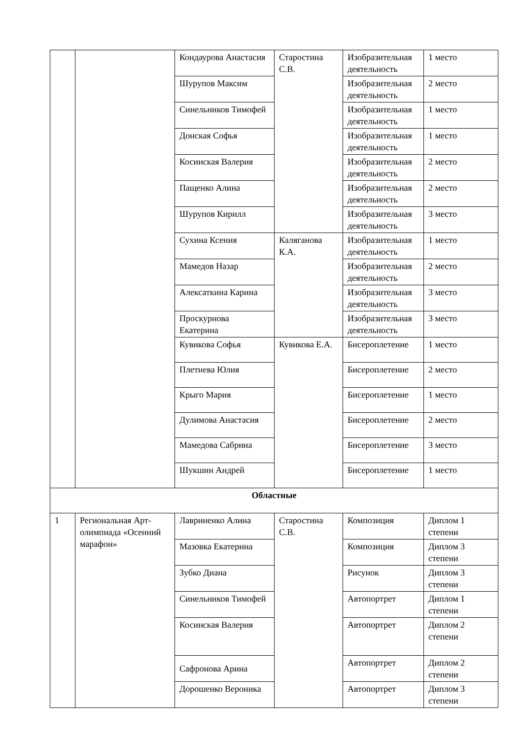| | | Кондаурова Анастасия | Старостина С.В. | Изобразительная деятельность | 1 место |
| | | Шурупов Максим | | Изобразительная деятельность | 2 место |
| | | Синельников Тимофей | | Изобразительная деятельность | 1 место |
| | | Донская Софья | | Изобразительная деятельность | 1 место |
| | | Косинская Валерия | | Изобразительная деятельность | 2 место |
| | | Пащенко Алина | | Изобразительная деятельность | 2 место |
| | | Шурупов Кирилл | | Изобразительная деятельность | 3 место |
| | | Сухина Ксения | Каляганова К.А. | Изобразительная деятельность | 1 место |
| | | Мамедов Назар | | Изобразительная деятельность | 2 место |
| | | Алексаткина Карина | | Изобразительная деятельность | 3 место |
| | | Проскурнова Екатерина | | Изобразительная деятельность | 3 место |
| | | Кувикова Софья | Кувикова Е.А. | Бисероплетение | 1 место |
| | | Плетнева Юлия | | Бисероплетение | 2 место |
| | | Крыго Мария | | Бисероплетение | 1 место |
| | | Дулимова Анастасия | | Бисероплетение | 2 место |
| | | Мамедова Сабрина | | Бисероплетение | 3 место |
| | | Шукшин Андрей | | Бисероплетение | 1 место |
| Областные | | | | | |
| 1 | Региональная Арт-олимпиада «Осенний марафон» | Лавриненко Алина | Старостина С.В. | Композиция | Диплом 1 степени |
| | | Мазовка Екатерина | | Композиция | Диплом 3 степени |
| | | Зубко Диана | | Рисунок | Диплом 3 степени |
| | | Синельников Тимофей | | Автопортрет | Диплом 1 степени |
| | | Косинская Валерия | | Автопортрет | Диплом 2 степени |
| | | Сафронова Арина | | Автопортрет | Диплом 2 степени |
| | | Дорошенко Вероника | | Автопортрет | Диплом 3 степени |